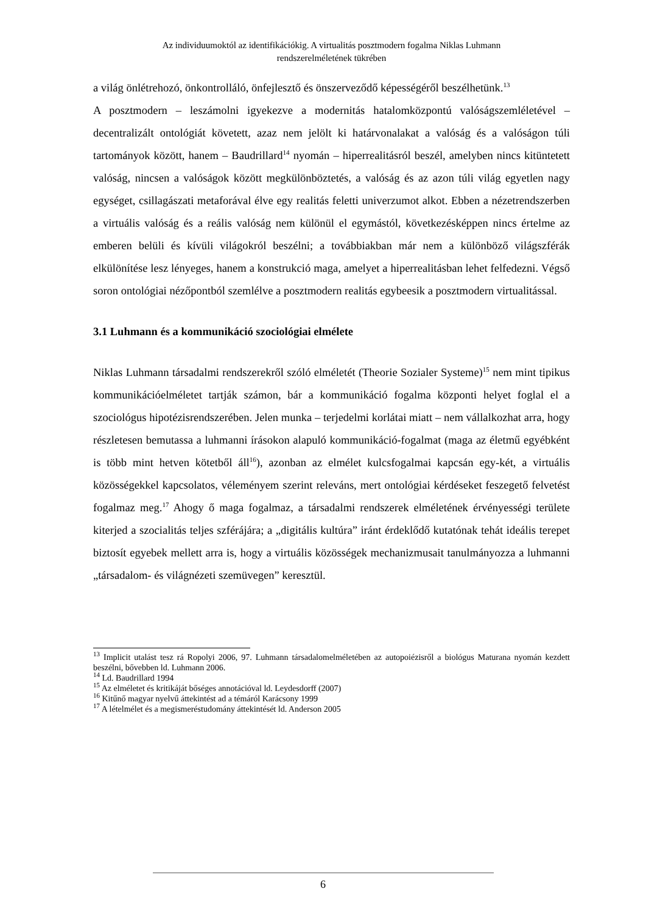Az individuumoktól az identifikációkig. A virtualitás posztmodern fogalma Niklas Luhmann
rendszerelméletének tükrében
a világ önlétrehozó, önkontrolláló, önfejlesztő és önszerveződő képességéről beszélhetünk.<sup>13</sup>
A posztmodern – leszámolni igyekezve a modernitás hatalomközpontú valóságszemléletével – decentralizált ontológiát követett, azaz nem jelölt ki határvonalakat a valóság és a valóságon túli tartományok között, hanem – Baudrillard<sup>14</sup> nyomán – hiperrealitásról beszél, amelyben nincs kitüntetett valóság, nincsen a valóságok között megkülönböztetés, a valóság és az azon túli világ egyetlen nagy egységet, csillagászati metaforával élve egy realitás feletti univerzumot alkot. Ebben a nézetrendszerben a virtuális valóság és a reális valóság nem különül el egymástól, következésképpen nincs értelme az emberen belüli és kívüli világokról beszélni; a továbbiakban már nem a különböző világszférák elkülönítése lesz lényeges, hanem a konstrukció maga, amelyet a hiperrealitásban lehet felfedezni. Végső soron ontológiai nézőpontból szemlélve a posztmodern realitás egybeesik a posztmodern virtualitással.
3.1 Luhmann és a kommunikáció szociológiai elmélete
Niklas Luhmann társadalmi rendszerekről szóló elméletét (Theorie Sozialer Systeme)<sup>15</sup> nem mint tipikus kommunikációelméletet tartják számon, bár a kommunikáció fogalma központi helyet foglal el a szociológus hipotézisrendszerében. Jelen munka – terjedelmi korlátai miatt – nem vállalkozhat arra, hogy részletesen bemutassa a luhmanni írásokon alapuló kommunikáció-fogalmat (maga az életmű egyébként is több mint hetven kötetből áll<sup>16</sup>), azonban az elmélet kulcsfogalmai kapcsán egy-két, a virtuális közösségekkel kapcsolatos, véleményem szerint releváns, mert ontológiai kérdéseket feszegető felvetést fogalmaz meg.<sup>17</sup> Ahogy ő maga fogalmaz, a társadalmi rendszerek elméletének érvényességi területe kiterjed a szocialitás teljes szférájára; a „digitális kultúra” iránt érdeklődő kutatónak tehát ideális terepet biztosít egyebek mellett arra is, hogy a virtuális közösségek mechanizmusait tanulmányozza a luhmanni „társadalom- és világnézeti szemüvegen” keresztül.
<sup>13</sup> Implicit utalást tesz rá Ropolyi 2006, 97. Luhmann társadalomelméletében az autopoiézisről a biológus Maturana nyomán kezdett beszélni, bővebben ld. Luhmann 2006.
<sup>14</sup> Ld. Baudrillard 1994
<sup>15</sup> Az elméletet és kritikáját bőséges annotációval ld. Leydesdorff (2007)
<sup>16</sup> Kitűnő magyar nyelvű áttekintést ad a témáról Karácsony 1999
<sup>17</sup> A lételmélet és a megismeréstudomány áttekintését ld. Anderson 2005
6